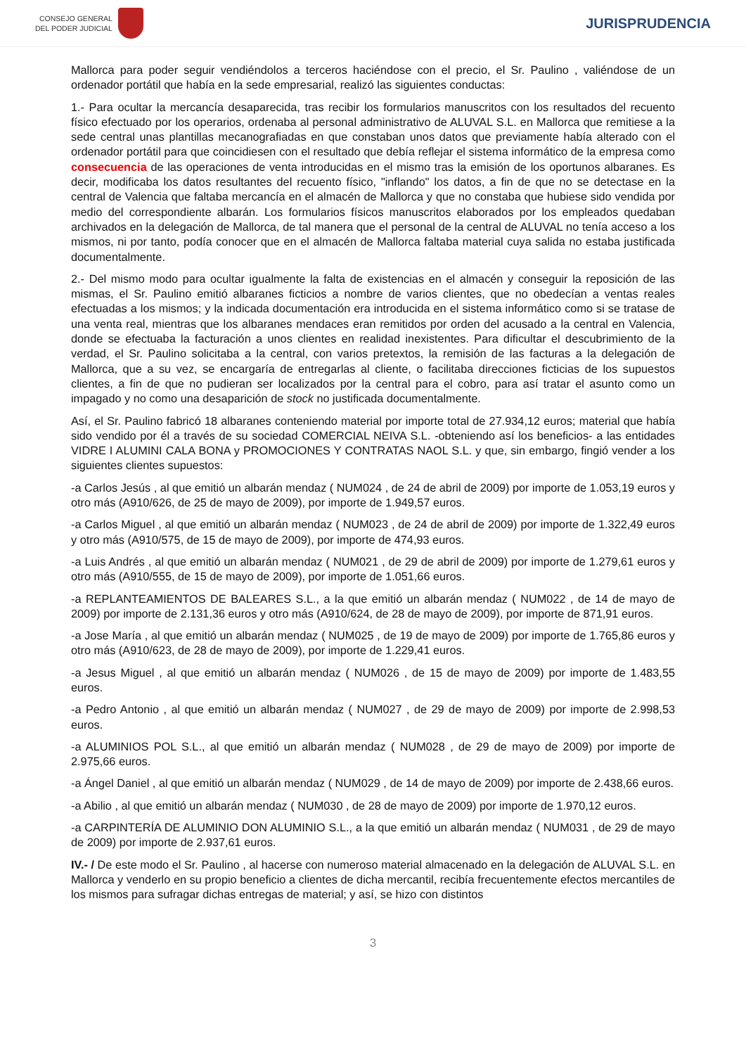CONSEJO GENERAL
DEL PODER JUDICIAL
JURISPRUDENCIA
Mallorca para poder seguir vendiéndolos a terceros haciéndose con el precio, el Sr. Paulino , valiéndose de un ordenador portátil que había en la sede empresarial, realizó las siguientes conductas:
1.- Para ocultar la mercancía desaparecida, tras recibir los formularios manuscritos con los resultados del recuento físico efectuado por los operarios, ordenaba al personal administrativo de ALUVAL S.L. en Mallorca que remitiese a la sede central unas plantillas mecanografiadas en que constaban unos datos que previamente había alterado con el ordenador portátil para que coincidiesen con el resultado que debía reflejar el sistema informático de la empresa como consecuencia de las operaciones de venta introducidas en el mismo tras la emisión de los oportunos albaranes. Es decir, modificaba los datos resultantes del recuento físico, "inflando" los datos, a fin de que no se detectase en la central de Valencia que faltaba mercancía en el almacén de Mallorca y que no constaba que hubiese sido vendida por medio del correspondiente albarán. Los formularios físicos manuscritos elaborados por los empleados quedaban archivados en la delegación de Mallorca, de tal manera que el personal de la central de ALUVAL no tenía acceso a los mismos, ni por tanto, podía conocer que en el almacén de Mallorca faltaba material cuya salida no estaba justificada documentalmente.
2.- Del mismo modo para ocultar igualmente la falta de existencias en el almacén y conseguir la reposición de las mismas, el Sr. Paulino emitió albaranes ficticios a nombre de varios clientes, que no obedecían a ventas reales efectuadas a los mismos; y la indicada documentación era introducida en el sistema informático como si se tratase de una venta real, mientras que los albaranes mendaces eran remitidos por orden del acusado a la central en Valencia, donde se efectuaba la facturación a unos clientes en realidad inexistentes. Para dificultar el descubrimiento de la verdad, el Sr. Paulino solicitaba a la central, con varios pretextos, la remisión de las facturas a la delegación de Mallorca, que a su vez, se encargaría de entregarlas al cliente, o facilitaba direcciones ficticias de los supuestos clientes, a fin de que no pudieran ser localizados por la central para el cobro, para así tratar el asunto como un impagado y no como una desaparición de stock no justificada documentalmente.
Así, el Sr. Paulino fabricó 18 albaranes conteniendo material por importe total de 27.934,12 euros; material que había sido vendido por él a través de su sociedad COMERCIAL NEIVA S.L. -obteniendo así los beneficios- a las entidades VIDRE I ALUMINI CALA BONA y PROMOCIONES Y CONTRATAS NAOL S.L. y que, sin embargo, fingió vender a los siguientes clientes supuestos:
-a Carlos Jesús , al que emitió un albarán mendaz ( NUM024 , de 24 de abril de 2009) por importe de 1.053,19 euros y otro más (A910/626, de 25 de mayo de 2009), por importe de 1.949,57 euros.
-a Carlos Miguel , al que emitió un albarán mendaz ( NUM023 , de 24 de abril de 2009) por importe de 1.322,49 euros y otro más (A910/575, de 15 de mayo de 2009), por importe de 474,93 euros.
-a Luis Andrés , al que emitió un albarán mendaz ( NUM021 , de 29 de abril de 2009) por importe de 1.279,61 euros y otro más (A910/555, de 15 de mayo de 2009), por importe de 1.051,66 euros.
-a REPLANTEAMIENTOS DE BALEARES S.L., a la que emitió un albarán mendaz ( NUM022 , de 14 de mayo de 2009) por importe de 2.131,36 euros y otro más (A910/624, de 28 de mayo de 2009), por importe de 871,91 euros.
-a Jose María , al que emitió un albarán mendaz ( NUM025 , de 19 de mayo de 2009) por importe de 1.765,86 euros y otro más (A910/623, de 28 de mayo de 2009), por importe de 1.229,41 euros.
-a Jesus Miguel , al que emitió un albarán mendaz ( NUM026 , de 15 de mayo de 2009) por importe de 1.483,55 euros.
-a Pedro Antonio , al que emitió un albarán mendaz ( NUM027 , de 29 de mayo de 2009) por importe de 2.998,53 euros.
-a ALUMINIOS POL S.L., al que emitió un albarán mendaz ( NUM028 , de 29 de mayo de 2009) por importe de 2.975,66 euros.
-a Ángel Daniel , al que emitió un albarán mendaz ( NUM029 , de 14 de mayo de 2009) por importe de 2.438,66 euros.
-a Abilio , al que emitió un albarán mendaz ( NUM030 , de 28 de mayo de 2009) por importe de 1.970,12 euros.
-a CARPINTERÍA DE ALUMINIO DON ALUMINIO S.L., a la que emitió un albarán mendaz ( NUM031 , de 29 de mayo de 2009) por importe de 2.937,61 euros.
IV.- / De este modo el Sr. Paulino , al hacerse con numeroso material almacenado en la delegación de ALUVAL S.L. en Mallorca y venderlo en su propio beneficio a clientes de dicha mercantil, recibía frecuentemente efectos mercantiles de los mismos para sufragar dichas entregas de material; y así, se hizo con distintos
3